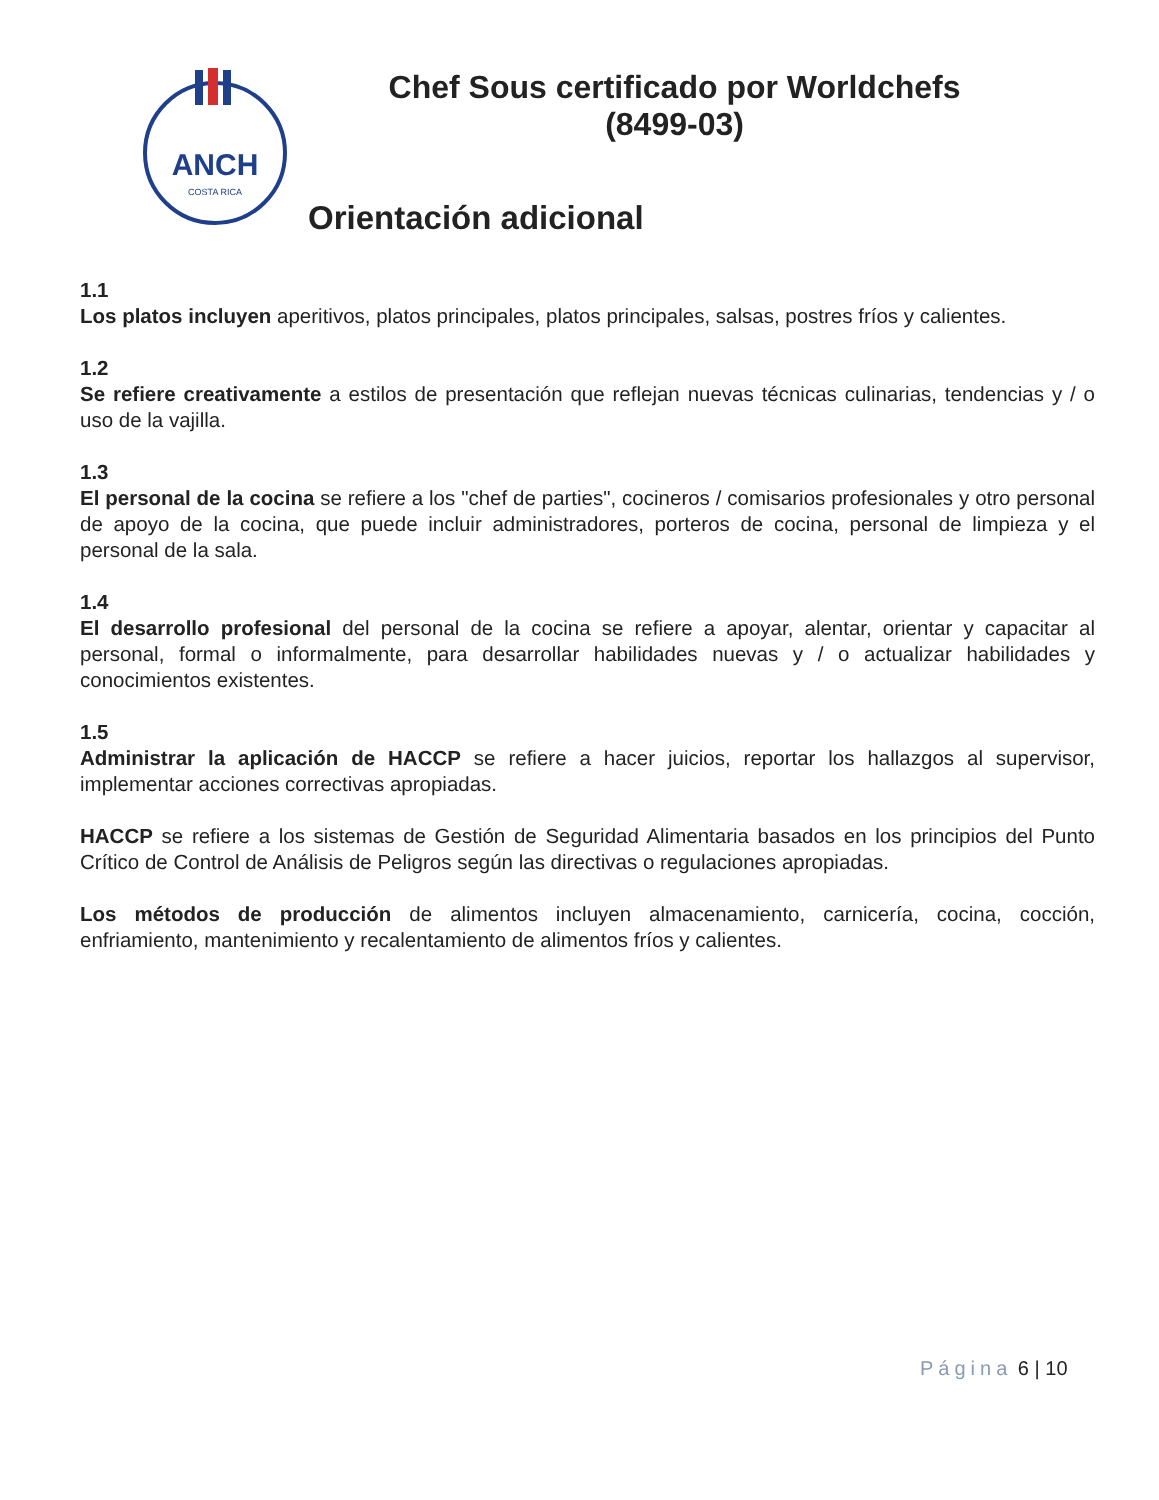ANCH
COSTA RICA
Chef Sous certificado por Worldchefs
(8499-03)
Orientación adicional
1.1
Los platos incluyen aperitivos, platos principales, platos principales, salsas, postres fríos y calientes.
1.2
Se refiere creativamente a estilos de presentación que reflejan nuevas técnicas culinarias, tendencias y / o uso de la vajilla.
1.3
El personal de la cocina se refiere a los "chef de parties", cocineros / comisarios profesionales y otro personal de apoyo de la cocina, que puede incluir administradores, porteros de cocina, personal de limpieza y el personal de la sala.
1.4
El desarrollo profesional del personal de la cocina se refiere a apoyar, alentar, orientar y capacitar al personal, formal o informalmente, para desarrollar habilidades nuevas y / o actualizar habilidades y conocimientos existentes.
1.5
Administrar la aplicación de HACCP se refiere a hacer juicios, reportar los hallazgos al supervisor, implementar acciones correctivas apropiadas.
HACCP se refiere a los sistemas de Gestión de Seguridad Alimentaria basados en los principios del Punto Crítico de Control de Análisis de Peligros según las directivas o regulaciones apropiadas.
Los métodos de producción de alimentos incluyen almacenamiento, carnicería, cocina, cocción, enfriamiento, mantenimiento y recalentamiento de alimentos fríos y calientes.
Página 6 | 10